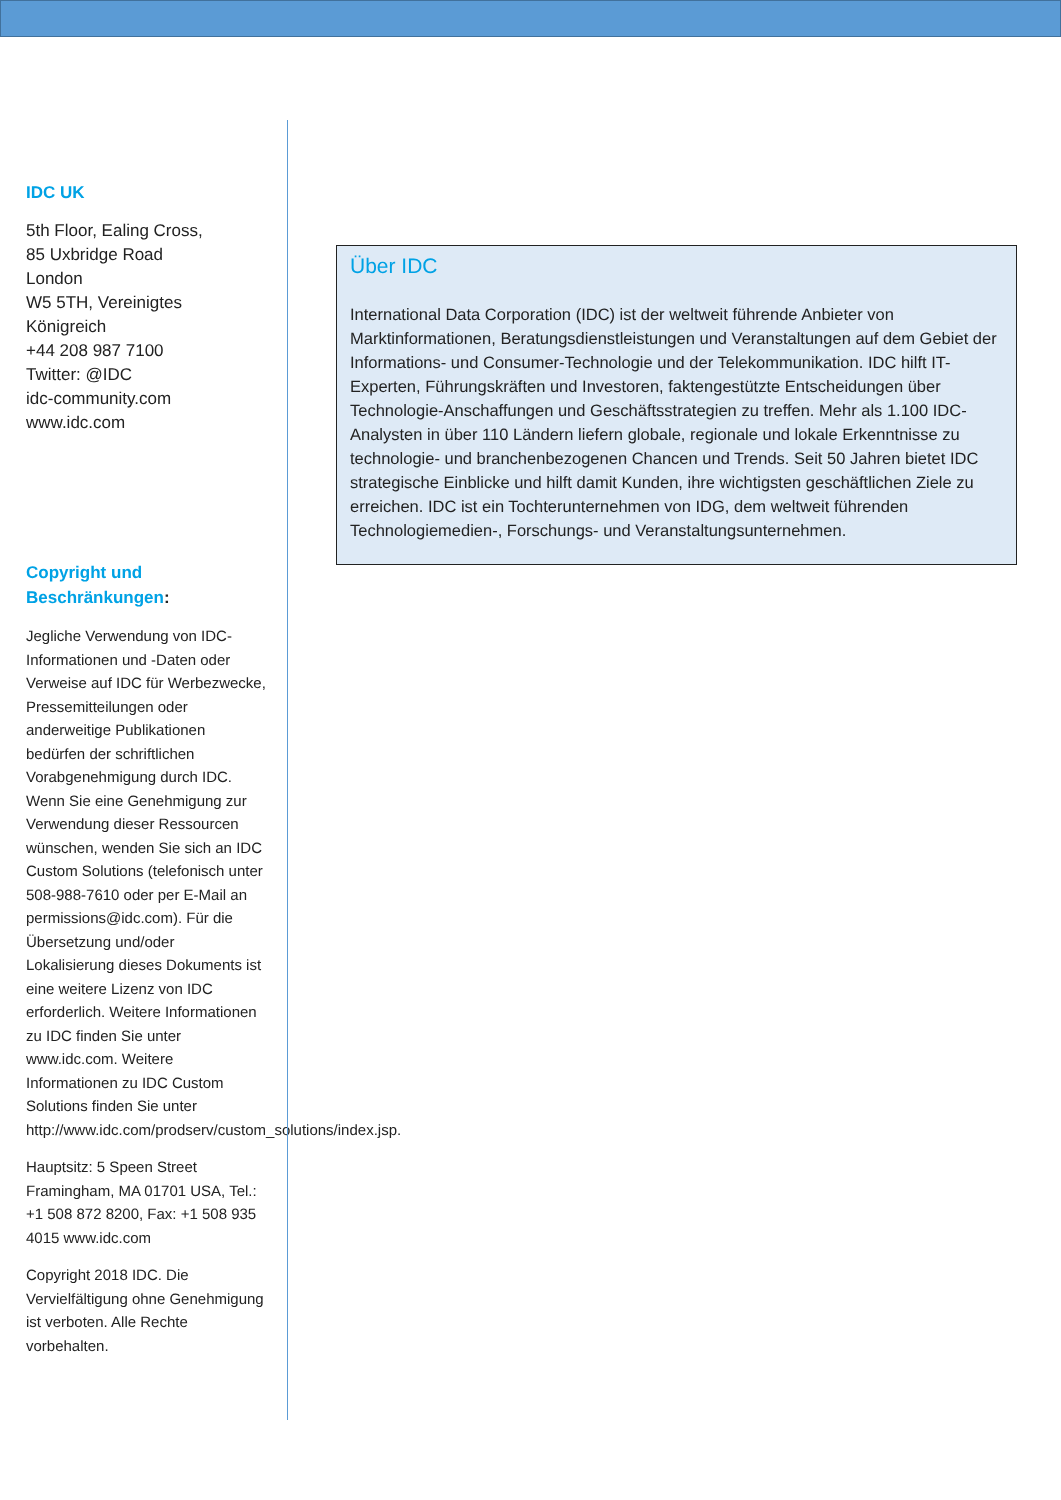IDC UK
5th Floor, Ealing Cross,
85 Uxbridge Road
London
W5 5TH, Vereinigtes Königreich
+44 208 987 7100
Twitter: @IDC
idc-community.com
www.idc.com
Copyright und Beschränkungen:
Jegliche Verwendung von IDC-Informationen und -Daten oder Verweise auf IDC für Werbezwecke, Pressemitteilungen oder anderweitige Publikationen bedürfen der schriftlichen Vorabgenehmigung durch IDC. Wenn Sie eine Genehmigung zur Verwendung dieser Ressourcen wünschen, wenden Sie sich an IDC Custom Solutions (telefonisch unter 508-988-7610 oder per E-Mail an permissions@idc.com). Für die Übersetzung und/oder Lokalisierung dieses Dokuments ist eine weitere Lizenz von IDC erforderlich. Weitere Informationen zu IDC finden Sie unter www.idc.com. Weitere Informationen zu IDC Custom Solutions finden Sie unter http://www.idc.com/prodserv/custom_solutions/index.jsp.
Hauptsitz: 5 Speen Street Framingham, MA 01701 USA, Tel.: +1 508 872 8200, Fax: +1 508 935 4015 www.idc.com
Copyright 2018 IDC. Die Vervielfältigung ohne Genehmigung ist verboten. Alle Rechte vorbehalten.
Über IDC
International Data Corporation (IDC) ist der weltweit führende Anbieter von Marktinformationen, Beratungsdienstleistungen und Veranstaltungen auf dem Gebiet der Informations- und Consumer-Technologie und der Telekommunikation. IDC hilft IT-Experten, Führungskräften und Investoren, faktengestützte Entscheidungen über Technologie-Anschaffungen und Geschäftsstrategien zu treffen. Mehr als 1.100 IDC-Analysten in über 110 Ländern liefern globale, regionale und lokale Erkenntnisse zu technologie- und branchenbezogenen Chancen und Trends. Seit 50 Jahren bietet IDC strategische Einblicke und hilft damit Kunden, ihre wichtigsten geschäftlichen Ziele zu erreichen. IDC ist ein Tochterunternehmen von IDG, dem weltweit führenden Technologiemedien-, Forschungs- und Veranstaltungsunternehmen.